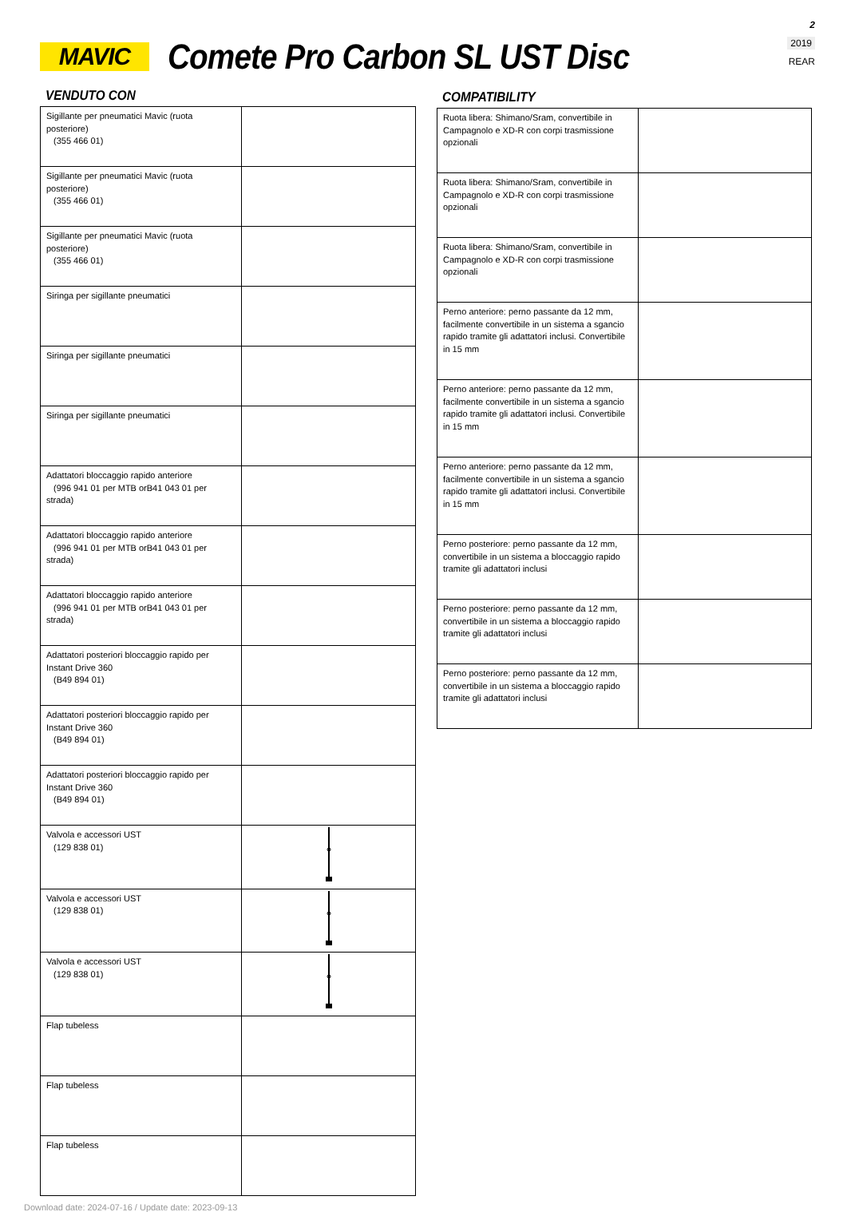2
2019
REAR
MAVIC
Comete Pro Carbon SL UST Disc
VENDUTO CON
| Sigillante per pneumatici Mavic (ruota posteriore) (355 466 01) | |
| Sigillante per pneumatici Mavic (ruota posteriore) (355 466 01) | |
| Sigillante per pneumatici Mavic (ruota posteriore) (355 466 01) | |
| Siringa per sigillante pneumatici | |
| Siringa per sigillante pneumatici | |
| Siringa per sigillante pneumatici | |
| Adattatori bloccaggio rapido anteriore (996 941 01 per MTB orB41 043 01 per strada) | |
| Adattatori bloccaggio rapido anteriore (996 941 01 per MTB orB41 043 01 per strada) | |
| Adattatori bloccaggio rapido anteriore (996 941 01 per MTB orB41 043 01 per strada) | |
| Adattatori posteriori bloccaggio rapido per Instant Drive 360 (B49 894 01) | |
| Adattatori posteriori bloccaggio rapido per Instant Drive 360 (B49 894 01) | |
| Adattatori posteriori bloccaggio rapido per Instant Drive 360 (B49 894 01) | |
| Valvola e accessori UST (129 838 01) | |
| Valvola e accessori UST (129 838 01) | |
| Valvola e accessori UST (129 838 01) | |
| Flap tubeless | |
| Flap tubeless | |
| Flap tubeless | |
Download date: 2024-07-16 / Update date: 2023-09-13
COMPATIBILITY
| Ruota libera: Shimano/Sram, convertibile in Campagnolo e XD-R con corpi trasmissione opzionali | |
| Ruota libera: Shimano/Sram, convertibile in Campagnolo e XD-R con corpi trasmissione opzionali | |
| Ruota libera: Shimano/Sram, convertibile in Campagnolo e XD-R con corpi trasmissione opzionali | |
| Perno anteriore: perno passante da 12 mm, facilmente convertibile in un sistema a sgancio rapido tramite gli adattatori inclusi. Convertibile in 15 mm | |
| Perno anteriore: perno passante da 12 mm, facilmente convertibile in un sistema a sgancio rapido tramite gli adattatori inclusi. Convertibile in 15 mm | |
| Perno anteriore: perno passante da 12 mm, facilmente convertibile in un sistema a sgancio rapido tramite gli adattatori inclusi. Convertibile in 15 mm | |
| Perno posteriore: perno passante da 12 mm, convertibile in un sistema a bloccaggio rapido tramite gli adattatori inclusi | |
| Perno posteriore: perno passante da 12 mm, convertibile in un sistema a bloccaggio rapido tramite gli adattatori inclusi | |
| Perno posteriore: perno passante da 12 mm, convertibile in un sistema a bloccaggio rapido tramite gli adattatori inclusi | |